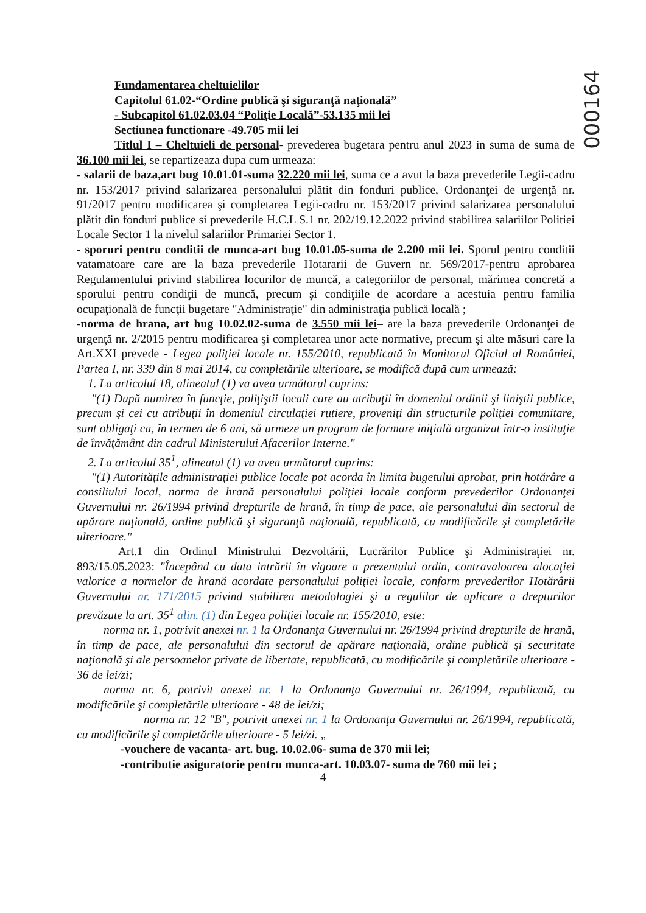000164
Fundamentarea cheltuielilor
Capitolul 61.02-“Ordine publică şi siguranţă naţională”
- Subcapitol 61.02.03.04 “Poliţie Locală”-53.135 mii lei
Sectiunea functionare -49.705 mii lei
Titlul I – Cheltuieli de personal- prevederea bugetara pentru anul 2023 in suma de suma de 36.100 mii lei, se repartizeaza dupa cum urmeaza:
- salarii de baza,art bug 10.01.01-suma 32.220 mii lei, suma ce a avut la baza prevederile Legii-cadru nr. 153/2017 privind salarizarea personalului plătit din fonduri publice, Ordonanţei de urgenţă nr. 91/2017 pentru modificarea şi completarea Legii-cadru nr. 153/2017 privind salarizarea personalului plătit din fonduri publice si prevederile H.C.L S.1 nr. 202/19.12.2022 privind stabilirea salariilor Politiei Locale Sector 1 la nivelul salariilor Primariei Sector 1.
- sporuri pentru conditii de munca-art bug 10.01.05-suma de 2.200 mii lei. Sporul pentru conditii vatamatoare care are la baza prevederile Hotararii de Guvern nr. 569/2017-pentru aprobarea Regulamentului privind stabilirea locurilor de muncă, a categoriilor de personal, mărimea concretă a sporului pentru condiţii de muncă, precum şi condiţiile de acordare a acestuia pentru familia ocupaţională de funcţii bugetare "Administraţie" din administraţia publică locală ;
-norma de hrana, art bug 10.02.02-suma de 3.550 mii lei– are la baza prevederile Ordonanţei de urgenţă nr. 2/2015 pentru modificarea şi completarea unor acte normative, precum şi alte măsuri care la Art.XXI prevede - Legea poliţiei locale nr. 155/2010, republicată în Monitorul Oficial al României, Partea I, nr. 339 din 8 mai 2014, cu completările ulterioare, se modifică după cum urmează:
1. La articolul 18, alineatul (1) va avea următorul cuprins:
"(1) După numirea în funcţie, poliţiştii locali care au atribuţii în domeniul ordinii şi liniştii publice, precum şi cei cu atribuţii în domeniul circulaţiei rutiere, proveniţi din structurile poliţiei comunitare, sunt obligaţi ca, în termen de 6 ani, să urmeze un program de formare iniţială organizat într-o instituţie de învăţământ din cadrul Ministerului Afacerilor Interne."
2. La articolul 35<sup>1</sup>, alineatul (1) va avea următorul cuprins:
"(1) Autorităţile administraţiei publice locale pot acorda în limita bugetului aprobat, prin hotărâre a consiliului local, norma de hrană personalului poliţiei locale conform prevederilor Ordonanţei Guvernului nr. 26/1994 privind drepturile de hrană, în timp de pace, ale personalului din sectorul de apărare naţională, ordine publică şi siguranţă naţională, republicată, cu modificările şi completările ulterioare."
Art.1 din Ordinul Ministrului Dezvoltării, Lucrărilor Publice şi Administraţiei nr. 893/15.05.2023: "Începând cu data intrării în vigoare a prezentului ordin, contravaloarea alocaţiei valorice a normelor de hrană acordate personalului poliţiei locale, conform prevederilor Hotărârii Guvernului nr. 171/2015 privind stabilirea metodologiei şi a regulilor de aplicare a drepturilor prevăzute la art. 35<sup>1</sup> alin. (1) din Legea poliţiei locale nr. 155/2010, este:
norma nr. 1, potrivit anexei nr. 1 la Ordonanţa Guvernului nr. 26/1994 privind drepturile de hrană, în timp de pace, ale personalului din sectorul de apărare naţională, ordine publică şi securitate naţională şi ale persoanelor private de libertate, republicată, cu modificările şi completările ulterioare - 36 de lei/zi;
norma nr. 6, potrivit anexei nr. 1 la Ordonanţa Guvernului nr. 26/1994, republicată, cu modificările şi completările ulterioare - 48 de lei/zi;
norma nr. 12 "B", potrivit anexei nr. 1 la Ordonanţa Guvernului nr. 26/1994, republicată, cu modificările şi completările ulterioare - 5 lei/zi. „
-vouchere de vacanta- art. bug. 10.02.06- suma de 370 mii lei;
-contributie asiguratorie pentru munca-art. 10.03.07- suma de 760 mii lei ;
4